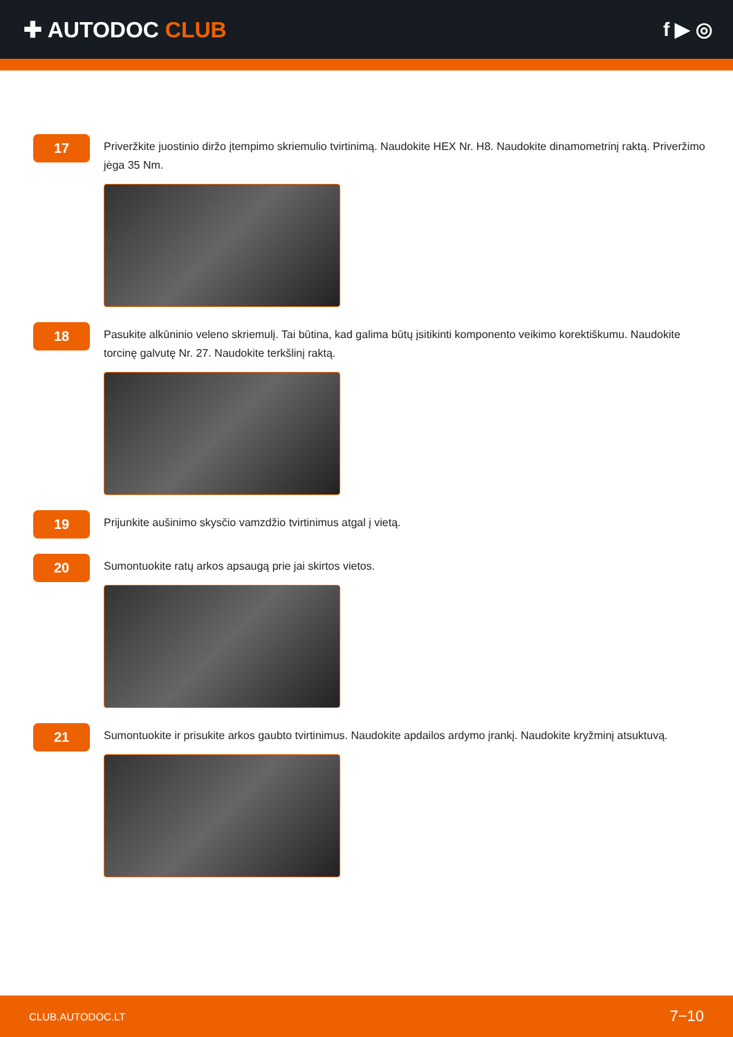✚ AUTODOC CLUB f ▶ ◎
17
Priveržkite juostinio diržo įtempimo skriemulio tvirtinimą. Naudokite HEX Nr. H8. Naudokite dinamometrinį raktą. Priveržimo jėga 35 Nm.
18
Pasukite alkūninio veleno skriemulį. Tai būtina, kad galima būtų įsitikinti komponento veikimo korektiškumu. Naudokite torcinę galvutę Nr. 27. Naudokite terkšlinį raktą.
19
Prijunkite aušinimo skysčio vamzdžio tvirtinimus atgal į vietą.
20
Sumontuokite ratų arkos apsaugą prie jai skirtos vietos.
21
Sumontuokite ir prisukite arkos gaubto tvirtinimus. Naudokite apdailos ardymo įrankį. Naudokite kryžminį atsuktuvą.
CLUB.AUTODOC.LT 7−10